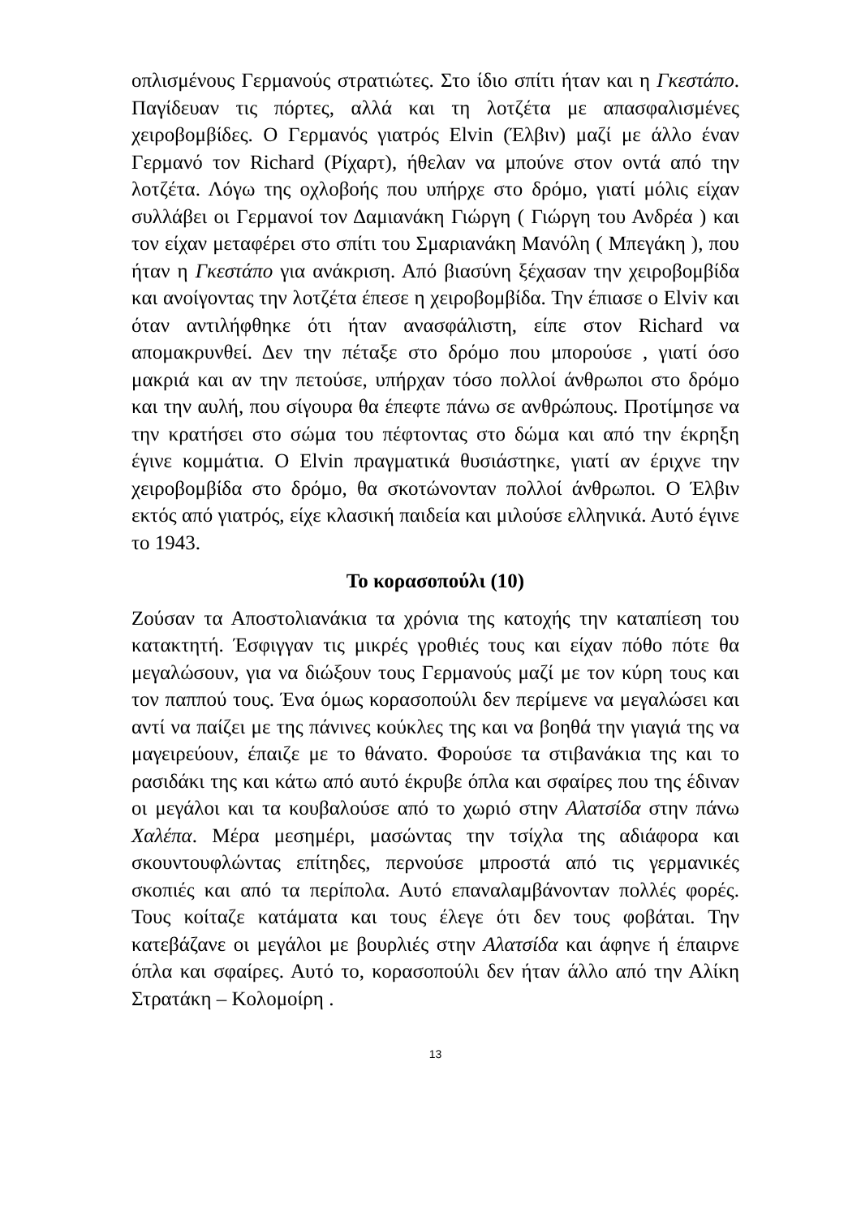οπλισμένους Γερμανούς στρατιώτες. Στο ίδιο σπίτι ήταν και η Γκεστάπο. Παγίδευαν τις πόρτες, αλλά και τη λοτζέτα με απασφαλισμένες χειροβομβίδες. Ο Γερμανός γιατρός Elvin (Έλβιν) μαζί με άλλο έναν Γερμανό τον Richard (Ρίχαρτ), ήθελαν να μπούνε στον οντά από την λοτζέτα. Λόγω της οχλοβοής που υπήρχε στο δρόμο, γιατί μόλις είχαν συλλάβει οι Γερμανοί τον Δαμιανάκη Γιώργη ( Γιώργη του Ανδρέα ) και τον είχαν μεταφέρει στο σπίτι του Σμαριανάκη Μανόλη ( Μπεγάκη ), που ήταν η Γκεστάπο για ανάκριση. Από βιασύνη ξέχασαν την χειροβομβίδα και ανοίγοντας την λοτζέτα έπεσε η χειροβομβίδα. Την έπιασε ο Elviv και όταν αντιλήφθηκε ότι ήταν ανασφάλιστη, είπε στον Richard να απομακρυνθεί. Δεν την πέταξε στο δρόμο που μπορούσε , γιατί όσο μακριά και αν την πετούσε, υπήρχαν τόσο πολλοί άνθρωποι στο δρόμο και την αυλή, που σίγουρα θα έπεφτε πάνω σε ανθρώπους. Προτίμησε να την κρατήσει στο σώμα του πέφτοντας στο δώμα και από την έκρηξη έγινε κομμάτια. Ο Elvin πραγματικά θυσιάστηκε, γιατί αν έριχνε την χειροβομβίδα στο δρόμο, θα σκοτώνονταν πολλοί άνθρωποι. Ο Έλβιν εκτός από γιατρός, είχε κλασική παιδεία και μιλούσε ελληνικά. Αυτό έγινε το 1943.
Το κορασοπούλι (10)
Ζούσαν τα Αποστολιανάκια τα χρόνια της κατοχής την καταπίεση του κατακτητή. Έσφιγγαν τις μικρές γροθιές τους και είχαν πόθο πότε θα μεγαλώσουν, για να διώξουν τους Γερμανούς μαζί με τον κύρη τους και τον παππού τους. Ένα όμως κορασοπούλι δεν περίμενε να μεγαλώσει και αντί να παίζει με της πάνινες κούκλες της και να βοηθά την γιαγιά της να μαγειρεύουν, έπαιζε με το θάνατο. Φορούσε τα στιβανάκια της και το ρασιδάκι της και κάτω από αυτό έκρυβε όπλα και σφαίρες που της έδιναν οι μεγάλοι και τα κουβαλούσε από το χωριό στην Αλατσίδα στην πάνω Χαλέπα. Μέρα μεσημέρι, μασώντας την τσίχλα της αδιάφορα και σκουντουφλώντας επίτηδες, περνούσε μπροστά από τις γερμανικές σκοπιές και από τα περίπολα. Αυτό επαναλαμβάνονταν πολλές φορές. Τους κοίταζε κατάματα και τους έλεγε ότι δεν τους φοβάται. Την κατεβάζανε οι μεγάλοι με βουρλιές στην Αλατσίδα και άφηνε ή έπαιρνε όπλα και σφαίρες. Αυτό το, κορασοπούλι δεν ήταν άλλο από την Αλίκη Στρατάκη – Κολομοίρη .
13